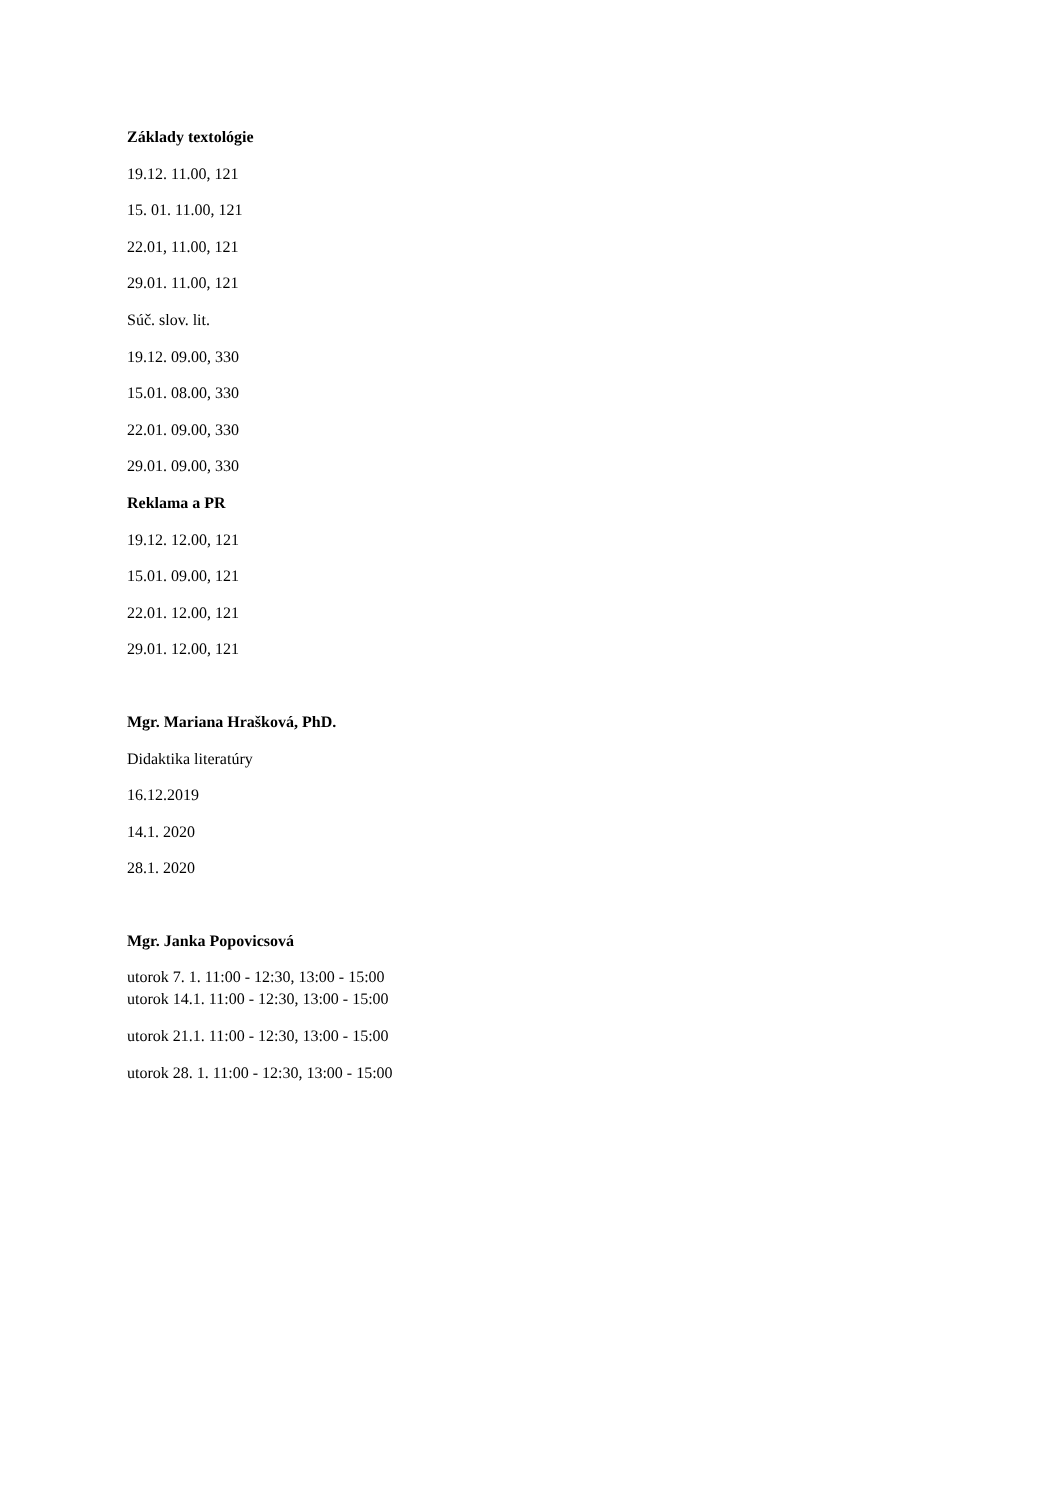Základy textológie
19.12. 11.00, 121
15. 01. 11.00, 121
22.01, 11.00, 121
29.01. 11.00, 121
Súč. slov. lit.
19.12. 09.00, 330
15.01. 08.00, 330
22.01. 09.00, 330
29.01. 09.00, 330
Reklama a PR
19.12. 12.00, 121
15.01. 09.00, 121
22.01. 12.00, 121
29.01. 12.00, 121
Mgr. Mariana Hrašková, PhD.
Didaktika literatúry
16.12.2019
14.1. 2020
28.1. 2020
Mgr. Janka Popovicsová
utorok 7. 1. 11:00 - 12:30, 13:00 - 15:00
utorok 14.1. 11:00 - 12:30, 13:00 - 15:00
utorok 21.1. 11:00 - 12:30, 13:00 - 15:00
utorok 28. 1. 11:00 - 12:30, 13:00 - 15:00